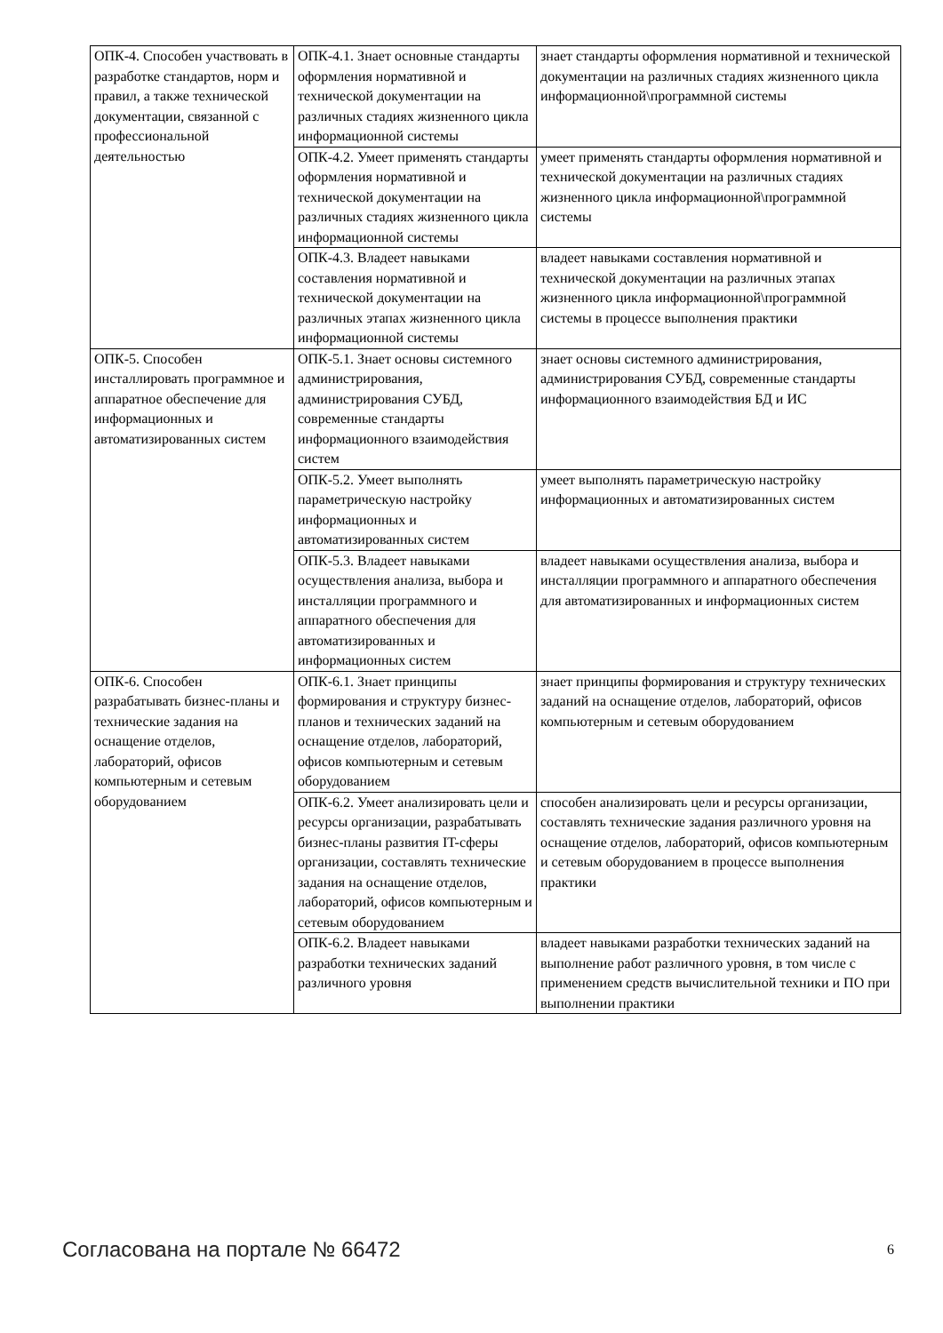| ОПК-4. Способен участвовать в разработке стандартов, норм и правил, а также технической документации, связанной с профессиональной деятельностью | ОПК-4.1. Знает основные стандарты оформления нормативной и технической документации на различных стадиях жизненного цикла информационной системы | знает стандарты оформления нормативной и технической документации на различных стадиях жизненного цикла информационной\программной системы |
| | ОПК-4.2. Умеет применять стандарты оформления нормативной и технической документации на различных стадиях жизненного цикла информационной системы | умеет применять стандарты оформления нормативной и технической документации на различных стадиях жизненного цикла информационной\программной системы |
| | ОПК-4.3. Владеет навыками составления нормативной и технической документации на различных этапах жизненного цикла информационной системы | владеет навыками составления нормативной и технической документации на различных этапах жизненного цикла информационной\программной системы в процессе выполнения практики |
| ОПК-5. Способен инсталлировать программное и аппаратное обеспечение для информационных и автоматизированных систем | ОПК-5.1. Знает основы системного администрирования, администрирования СУБД, современные стандарты информационного взаимодействия систем | знает основы системного администрирования, администрирования СУБД, современные стандарты информационного взаимодействия БД и ИС |
| | ОПК-5.2. Умеет выполнять параметрическую настройку информационных и автоматизированных систем | умеет выполнять параметрическую настройку информационных и автоматизированных систем |
| | ОПК-5.3. Владеет навыками осуществления анализа, выбора и инсталляции программного и аппаратного обеспечения для автоматизированных и информационных систем | владеет навыками осуществления анализа, выбора и инсталляции программного и аппаратного обеспечения для автоматизированных и информационных систем |
| ОПК-6. Способен разрабатывать бизнес-планы и технические задания на оснащение отделов, лабораторий, офисов компьютерным и сетевым оборудованием | ОПК-6.1. Знает принципы формирования и структуру бизнес-планов и технических заданий на оснащение отделов, лабораторий, офисов компьютерным и сетевым оборудованием | знает принципы формирования и структуру технических заданий на оснащение отделов, лабораторий, офисов компьютерным и сетевым оборудованием |
| | ОПК-6.2. Умеет анализировать цели и ресурсы организации, разрабатывать бизнес-планы развития IT-сферы организации, составлять технические задания на оснащение отделов, лабораторий, офисов компьютерным и сетевым оборудованием | способен анализировать цели и ресурсы организации, составлять технические задания различного уровня на оснащение отделов, лабораторий, офисов компьютерным и сетевым оборудованием в процессе выполнения практики |
| | ОПК-6.2. Владеет навыками разработки технических заданий различного уровня | владеет навыками разработки технических заданий на выполнение работ различного уровня, в том числе с применением средств вычислительной техники и ПО при выполнении практики |
Согласована на портале № 66472 6